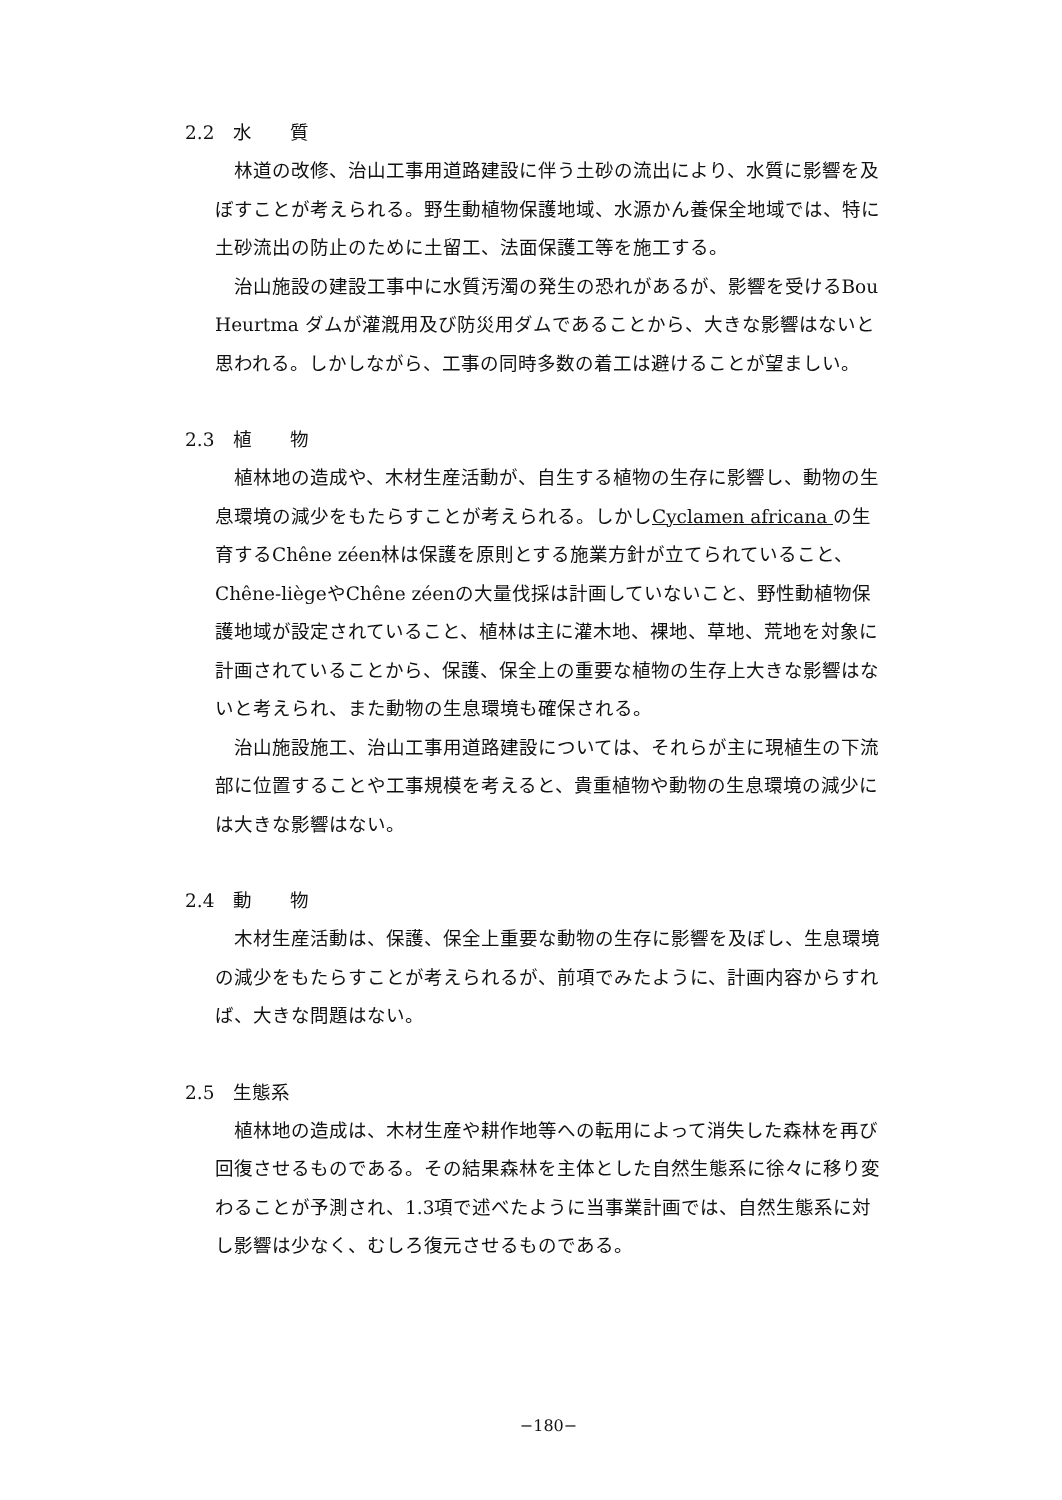2.2　水　　質
林道の改修、治山工事用道路建設に伴う土砂の流出により、水質に影響を及ぼすことが考えられる。野生動植物保護地域、水源かん養保全地域では、特に土砂流出の防止のために土留工、法面保護工等を施工する。
治山施設の建設工事中に水質汚濁の発生の恐れがあるが、影響を受けるBou Heurtma ダムが灌漑用及び防災用ダムであることから、大きな影響はないと思われる。しかしながら、工事の同時多数の着工は避けることが望ましい。
2.3　植　　物
植林地の造成や、木材生産活動が、自生する植物の生存に影響し、動物の生息環境の減少をもたらすことが考えられる。しかしCyclamen africana の生育するChêne zéen林は保護を原則とする施業方針が立てられていること、Chêne-liègeやChêne zéenの大量伐採は計画していないこと、野性動植物保護地域が設定されていること、植林は主に灌木地、裸地、草地、荒地を対象に計画されていることから、保護、保全上の重要な植物の生存上大きな影響はないと考えられ、また動物の生息環境も確保される。
治山施設施工、治山工事用道路建設については、それらが主に現植生の下流部に位置することや工事規模を考えると、貴重植物や動物の生息環境の減少には大きな影響はない。
2.4　動　　物
木材生産活動は、保護、保全上重要な動物の生存に影響を及ぼし、生息環境の減少をもたらすことが考えられるが、前項でみたように、計画内容からすれば、大きな問題はない。
2.5　生態系
植林地の造成は、木材生産や耕作地等への転用によって消失した森林を再び回復させるものである。その結果森林を主体とした自然生態系に徐々に移り変わることが予測され、1.3項で述べたように当事業計画では、自然生態系に対し影響は少なく、むしろ復元させるものである。
−180−